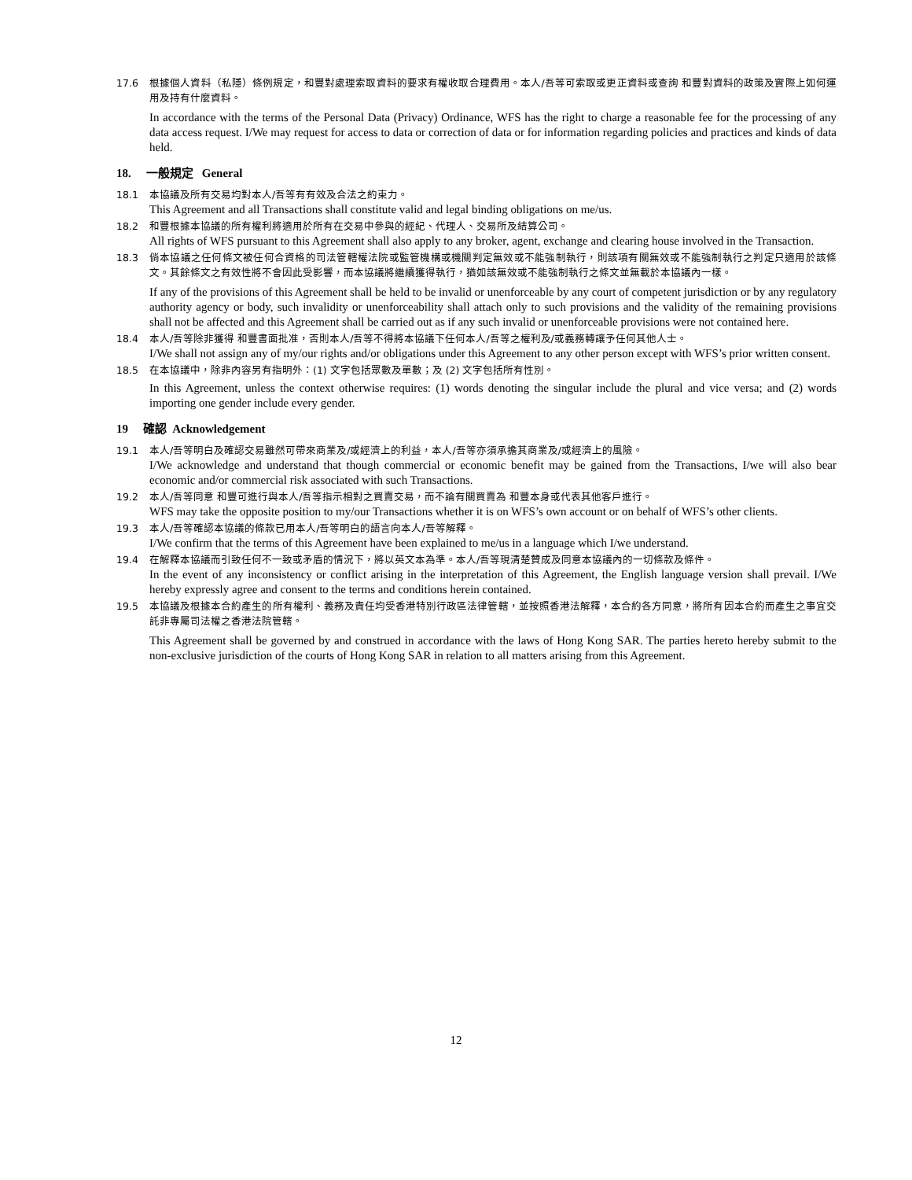17.6 根據個人資料（私隱）條例規定，和豐對處理索取資料的要求有權收取合理費用。本人/吾等可索取或更正資料或查詢 和豐對資料的政策及實際上如何運用及持有什麼資料。
In accordance with the terms of the Personal Data (Privacy) Ordinance, WFS has the right to charge a reasonable fee for the processing of any data access request. I/We may request for access to data or correction of data or for information regarding policies and practices and kinds of data held.
18. 一般規定 General
18.1 本協議及所有交易均對本人/吾等有有效及合法之約束力。
This Agreement and all Transactions shall constitute valid and legal binding obligations on me/us.
18.2 和豐根據本協議的所有權利將適用於所有在交易中參與的經紀、代理人、交易所及結算公司。
All rights of WFS pursuant to this Agreement shall also apply to any broker, agent, exchange and clearing house involved in the Transaction.
18.3 倘本協議之任何條文被任何合資格的司法管轄權法院或監管機構或機關判定無效或不能強制執行，則該項有關無效或不能強制執行之判定只適用於該條文。其餘條文之有效性將不會因此受影響，而本協議將繼續獲得執行，猶如該無效或不能強制執行之條文並無載於本協議內一樣。
If any of the provisions of this Agreement shall be held to be invalid or unenforceable by any court of competent jurisdiction or by any regulatory authority agency or body, such invalidity or unenforceability shall attach only to such provisions and the validity of the remaining provisions shall not be affected and this Agreement shall be carried out as if any such invalid or unenforceable provisions were not contained here.
18.4 本人/吾等除非獲得 和豐書面批准，否則本人/吾等不得將本協議下任何本人/吾等之權利及/或義務轉讓予任何其他人士。
I/We shall not assign any of my/our rights and/or obligations under this Agreement to any other person except with WFS’s prior written consent.
18.5 在本協議中，除非內容另有指明外：(1) 文字包括眾數及單數；及 (2) 文字包括所有性別。
In this Agreement, unless the context otherwise requires: (1) words denoting the singular include the plural and vice versa; and (2) words importing one gender include every gender.
19 確認 Acknowledgement
19.1 本人/吾等明白及確認交易雖然可帶來商業及/或經濟上的利益，本人/吾等亦須承擔其商業及/或經濟上的風險。
I/We acknowledge and understand that though commercial or economic benefit may be gained from the Transactions, I/we will also bear economic and/or commercial risk associated with such Transactions.
19.2 本人/吾等同意 和豐可進行與本人/吾等指示相對之買賣交易，而不論有關買賣為 和豐本身或代表其他客戶進行。
WFS may take the opposite position to my/our Transactions whether it is on WFS’s own account or on behalf of WFS’s other clients.
19.3 本人/吾等確認本協議的條款已用本人/吾等明白的語言向本人/吾等解釋。
I/We confirm that the terms of this Agreement have been explained to me/us in a language which I/we understand.
19.4 在解釋本協議而引致任何不一致或矛盾的情況下，將以英文本為準。本人/吾等現清楚贊成及同意本協議內的一切條款及條件。
In the event of any inconsistency or conflict arising in the interpretation of this Agreement, the English language version shall prevail. I/We hereby expressly agree and consent to the terms and conditions herein contained.
19.5 本協議及根據本合約產生的所有權利、義務及責任均受香港特別行政區法律管轄，並按照香港法解釋，本合約各方同意，將所有因本合約而產生之事宜交託非專屬司法權之香港法院管轄。
This Agreement shall be governed by and construed in accordance with the laws of Hong Kong SAR. The parties hereto hereby submit to the non-exclusive jurisdiction of the courts of Hong Kong SAR in relation to all matters arising from this Agreement.
12